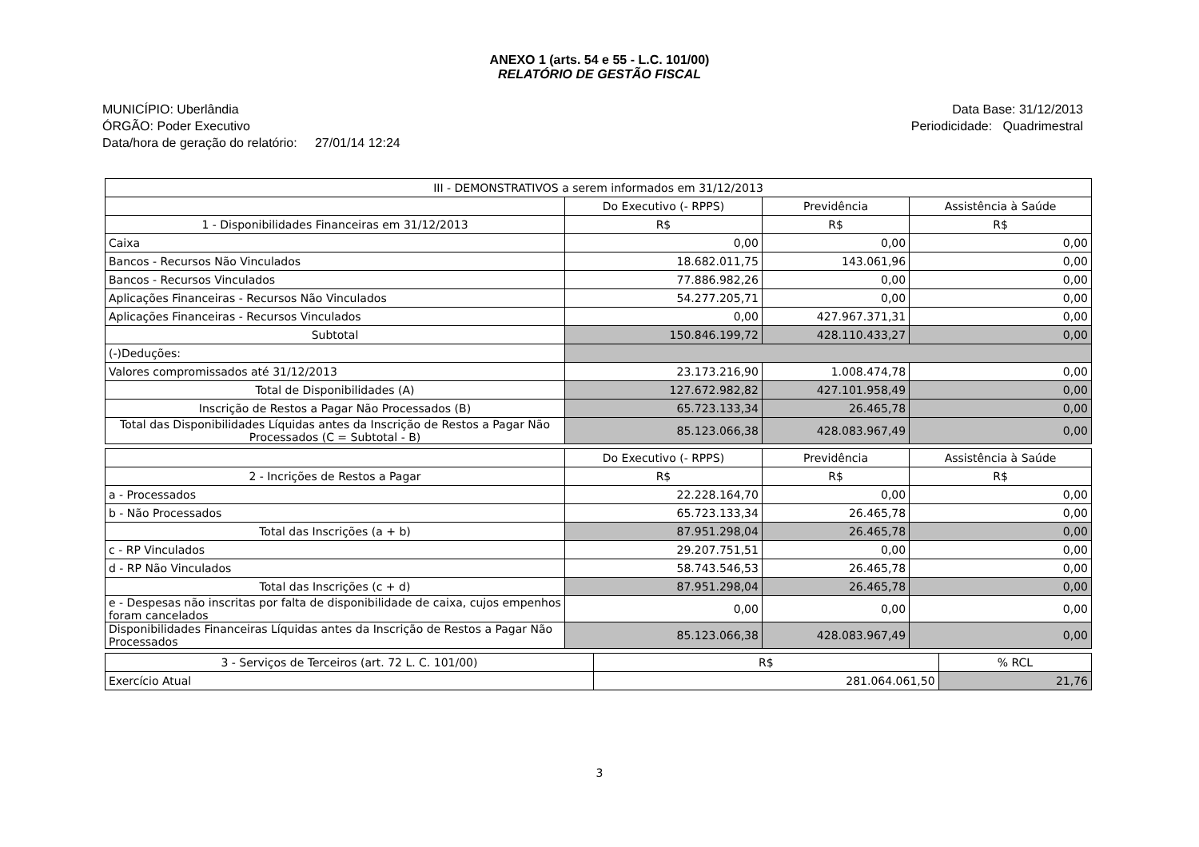ANEXO 1 (arts. 54 e 55 - L.C. 101/00)
RELATÓRIO DE GESTÃO FISCAL
MUNICÍPIO: Uberlândia
ÓRGÃO: Poder Executivo
Data/hora de geração do relatório: 27/01/14 12:24
Data Base: 31/12/2013
Periodicidade: Quadrimestral
| III - DEMONSTRATIVOS a serem informados em 31/12/2013 | | | |
| | Do Executivo (- RPPS) | Previdência | Assistência à Saúde |
| 1 - Disponibilidades Financeiras em 31/12/2013 | R$ | R$ | R$ |
| Caixa | 0,00 | 0,00 | 0,00 |
| Bancos - Recursos Não Vinculados | 18.682.011,75 | 143.061,96 | 0,00 |
| Bancos - Recursos Vinculados | 77.886.982,26 | 0,00 | 0,00 |
| Aplicações Financeiras - Recursos Não Vinculados | 54.277.205,71 | 0,00 | 0,00 |
| Aplicações Financeiras - Recursos Vinculados | 0,00 | 427.967.371,31 | 0,00 |
| Subtotal | 150.846.199,72 | 428.110.433,27 | 0,00 |
| (-)Deduções: | | | |
| Valores compromissados até 31/12/2013 | 23.173.216,90 | 1.008.474,78 | 0,00 |
| Total de Disponibilidades (A) | 127.672.982,82 | 427.101.958,49 | 0,00 |
| Inscrição de Restos a Pagar Não Processados (B) | 65.723.133,34 | 26.465,78 | 0,00 |
| Total das Disponibilidades Líquidas antes da Inscrição de Restos a Pagar Não Processados (C = Subtotal - B) | 85.123.066,38 | 428.083.967,49 | 0,00 |
| | Do Executivo (- RPPS) | Previdência | Assistência à Saúde |
| 2 - Incrições de Restos a Pagar | R$ | R$ | R$ |
| a - Processados | 22.228.164,70 | 0,00 | 0,00 |
| b - Não Processados | 65.723.133,34 | 26.465,78 | 0,00 |
| Total das Inscrições (a + b) | 87.951.298,04 | 26.465,78 | 0,00 |
| c - RP Vinculados | 29.207.751,51 | 0,00 | 0,00 |
| d - RP Não Vinculados | 58.743.546,53 | 26.465,78 | 0,00 |
| Total das Inscrições (c + d) | 87.951.298,04 | 26.465,78 | 0,00 |
| e - Despesas não inscritas por falta de disponibilidade de caixa, cujos empenhos foram cancelados | 0,00 | 0,00 | 0,00 |
| Disponibilidades Financeiras Líquidas antes da Inscrição de Restos a Pagar Não Processados | 85.123.066,38 | 428.083.967,49 | 0,00 |
| 3 - Serviços de Terceiros (art. 72 L. C. 101/00) | R$ | % RCL |
| Exercício Atual | 281.064.061,50 | 21,76 |
3